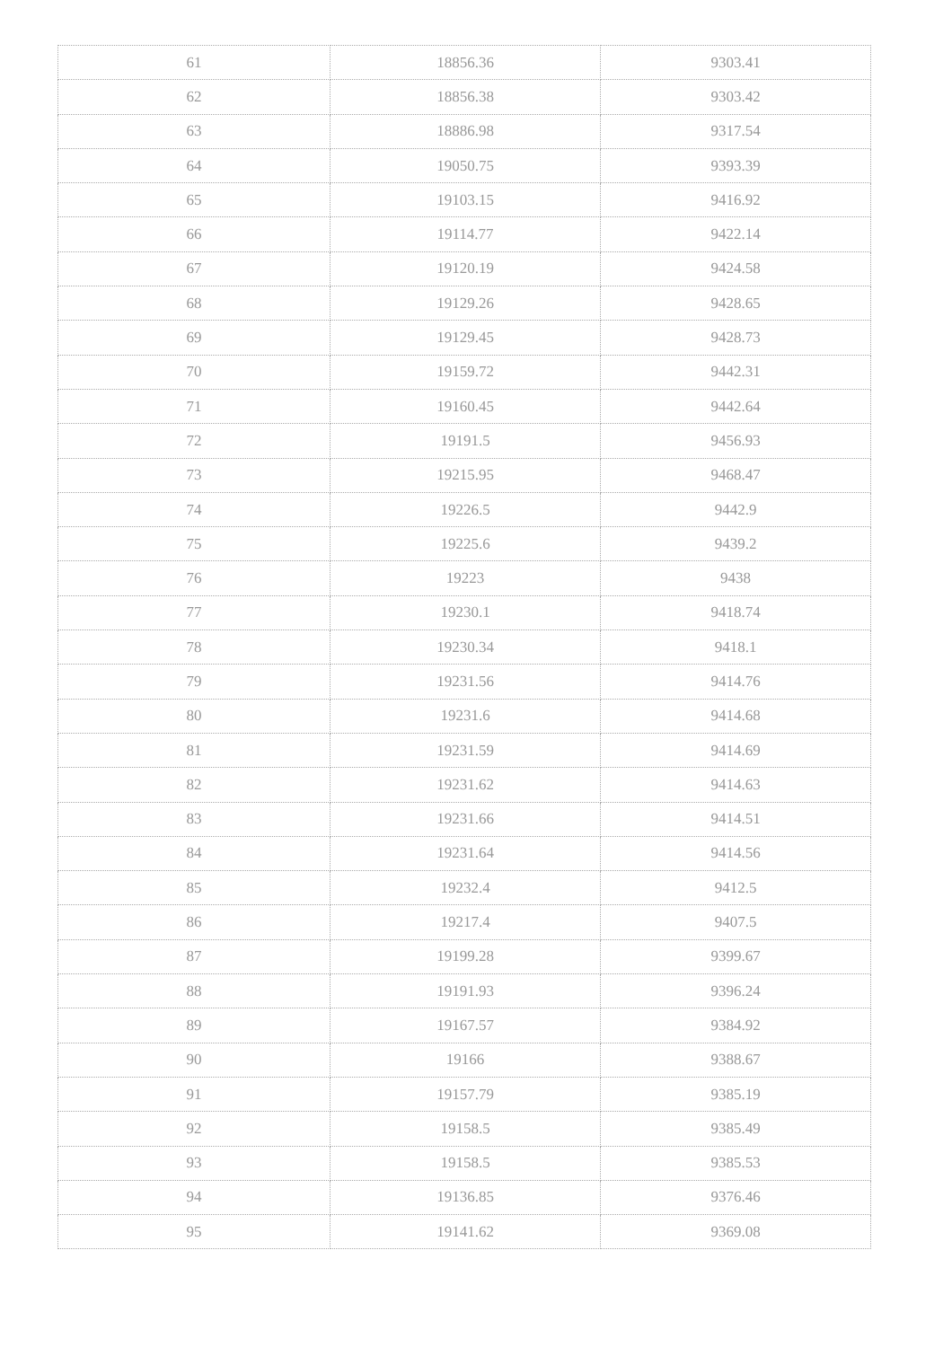| 61 | 18856.36 | 9303.41 |
| 62 | 18856.38 | 9303.42 |
| 63 | 18886.98 | 9317.54 |
| 64 | 19050.75 | 9393.39 |
| 65 | 19103.15 | 9416.92 |
| 66 | 19114.77 | 9422.14 |
| 67 | 19120.19 | 9424.58 |
| 68 | 19129.26 | 9428.65 |
| 69 | 19129.45 | 9428.73 |
| 70 | 19159.72 | 9442.31 |
| 71 | 19160.45 | 9442.64 |
| 72 | 19191.5 | 9456.93 |
| 73 | 19215.95 | 9468.47 |
| 74 | 19226.5 | 9442.9 |
| 75 | 19225.6 | 9439.2 |
| 76 | 19223 | 9438 |
| 77 | 19230.1 | 9418.74 |
| 78 | 19230.34 | 9418.1 |
| 79 | 19231.56 | 9414.76 |
| 80 | 19231.6 | 9414.68 |
| 81 | 19231.59 | 9414.69 |
| 82 | 19231.62 | 9414.63 |
| 83 | 19231.66 | 9414.51 |
| 84 | 19231.64 | 9414.56 |
| 85 | 19232.4 | 9412.5 |
| 86 | 19217.4 | 9407.5 |
| 87 | 19199.28 | 9399.67 |
| 88 | 19191.93 | 9396.24 |
| 89 | 19167.57 | 9384.92 |
| 90 | 19166 | 9388.67 |
| 91 | 19157.79 | 9385.19 |
| 92 | 19158.5 | 9385.49 |
| 93 | 19158.5 | 9385.53 |
| 94 | 19136.85 | 9376.46 |
| 95 | 19141.62 | 9369.08 |